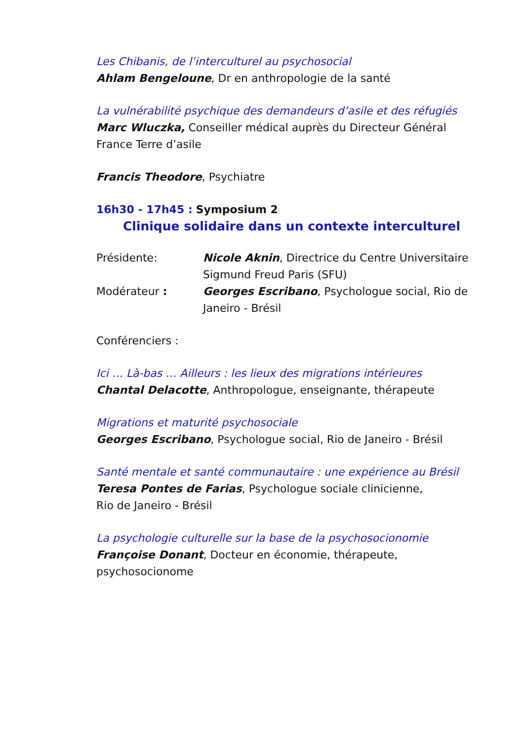Les Chibanis, de l’interculturel au psychosocial
Ahlam Bengeloune, Dr en anthropologie de la santé
La vulnérabilité psychique des demandeurs d’asile et des réfugiés
Marc Wluczka, Conseiller médical auprès du Directeur Général France Terre d’asile
Francis Theodore, Psychiatre
16h30 - 17h45 : Symposium 2
Clinique solidaire dans un contexte interculturel
Présidente: Nicole Aknin, Directrice du Centre Universitaire Sigmund Freud Paris (SFU)
Modérateur : Georges Escribano, Psychologue social, Rio de Janeiro - Brésil
Conférenciers :
Ici … Là-bas … Ailleurs : les lieux des migrations intérieures
Chantal Delacotte, Anthropologue, enseignante, thérapeute
Migrations et maturité psychosociale
Georges Escribano, Psychologue social, Rio de Janeiro - Brésil
Santé mentale et santé communautaire : une expérience au Brésil
Teresa Pontes de Farias, Psychologue sociale clinicienne,
Rio de Janeiro - Brésil
La psychologie culturelle sur la base de la psychosocionomie
Françoise Donant, Docteur en économie, thérapeute, psychosocionome